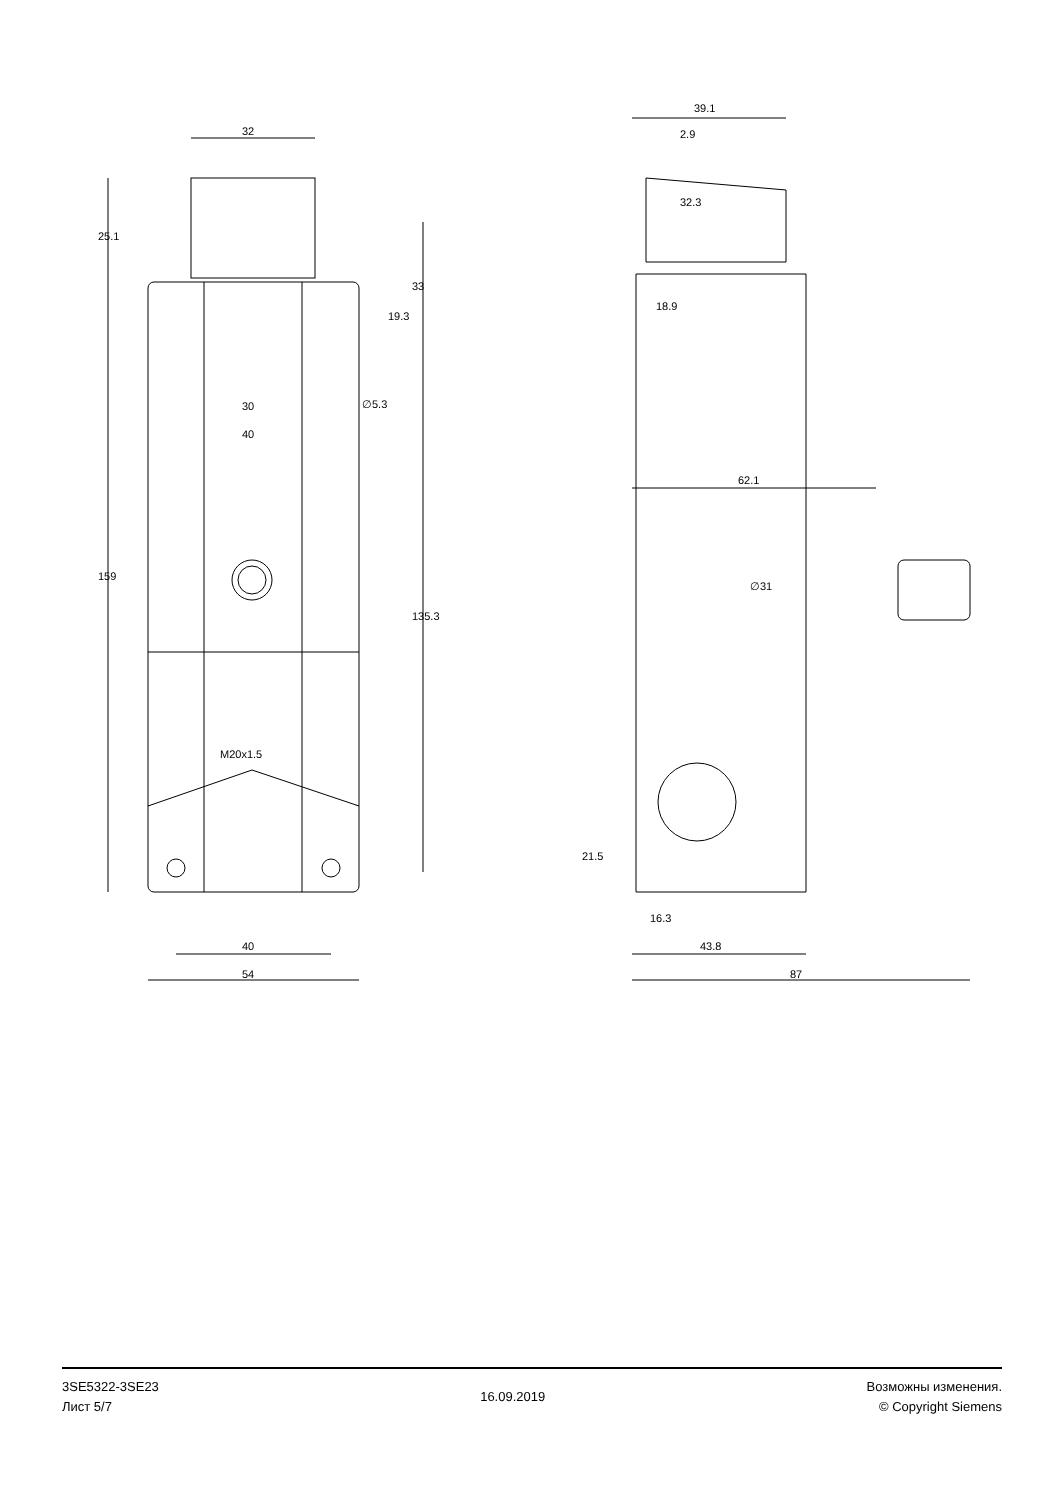32
25.1
33
19.3
30
40
∅5.3
159
135.3
M20x1.5
40
54
39.1
2.9
18.9
32.3
62.1
∅31
21.5
16.3
43.8
87
3SE5322-3SE23
Лист 5/7
16.09.2019
Возможны изменения.
© Copyright Siemens